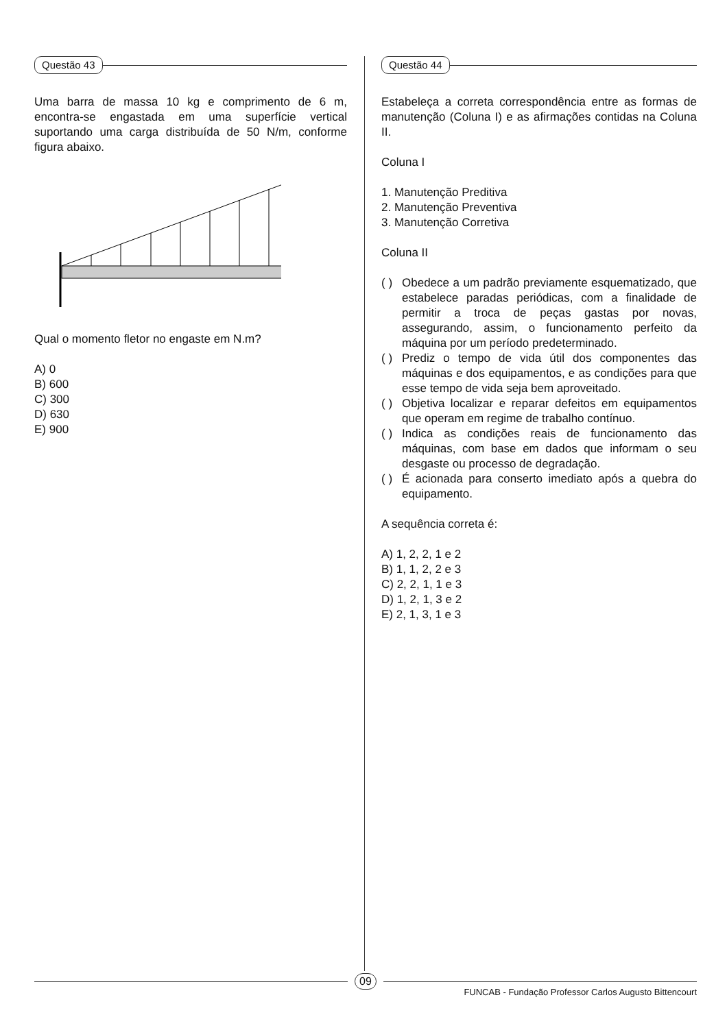Questão 43
Uma barra de massa 10 kg e comprimento de 6 m, encontra-se engastada em uma superfície vertical suportando uma carga distribuída de 50 N/m, conforme figura abaixo.
Qual o momento fletor no engaste em N.m?
A) 0
B) 600
C) 300
D) 630
E) 900
Questão 44
Estabeleça a correta correspondência entre as formas de manutenção (Coluna I) e as afirmações contidas na Coluna II.
Coluna I
1. Manutenção Preditiva
2. Manutenção Preventiva
3. Manutenção Corretiva
Coluna II
( )
Obedece a um padrão previamente esquematizado, que estabelece paradas periódicas, com a finalidade de permitir a troca de peças gastas por novas, assegurando, assim, o funcionamento perfeito da máquina por um período predeterminado.
( )
Prediz o tempo de vida útil dos componentes das máquinas e dos equipamentos, e as condições para que esse tempo de vida seja bem aproveitado.
( )
Objetiva localizar e reparar defeitos em equipamentos que operam em regime de trabalho contínuo.
( )
Indica as condições reais de funcionamento das máquinas, com base em dados que informam o seu desgaste ou processo de degradação.
( )
É acionada para conserto imediato após a quebra do equipamento.
A sequência correta é:
A) 1, 2, 2, 1 e 2
B) 1, 1, 2, 2 e 3
C) 2, 2, 1, 1 e 3
D) 1, 2, 1, 3 e 2
E) 2, 1, 3, 1 e 3
09
FUNCAB - Fundação Professor Carlos Augusto Bittencourt